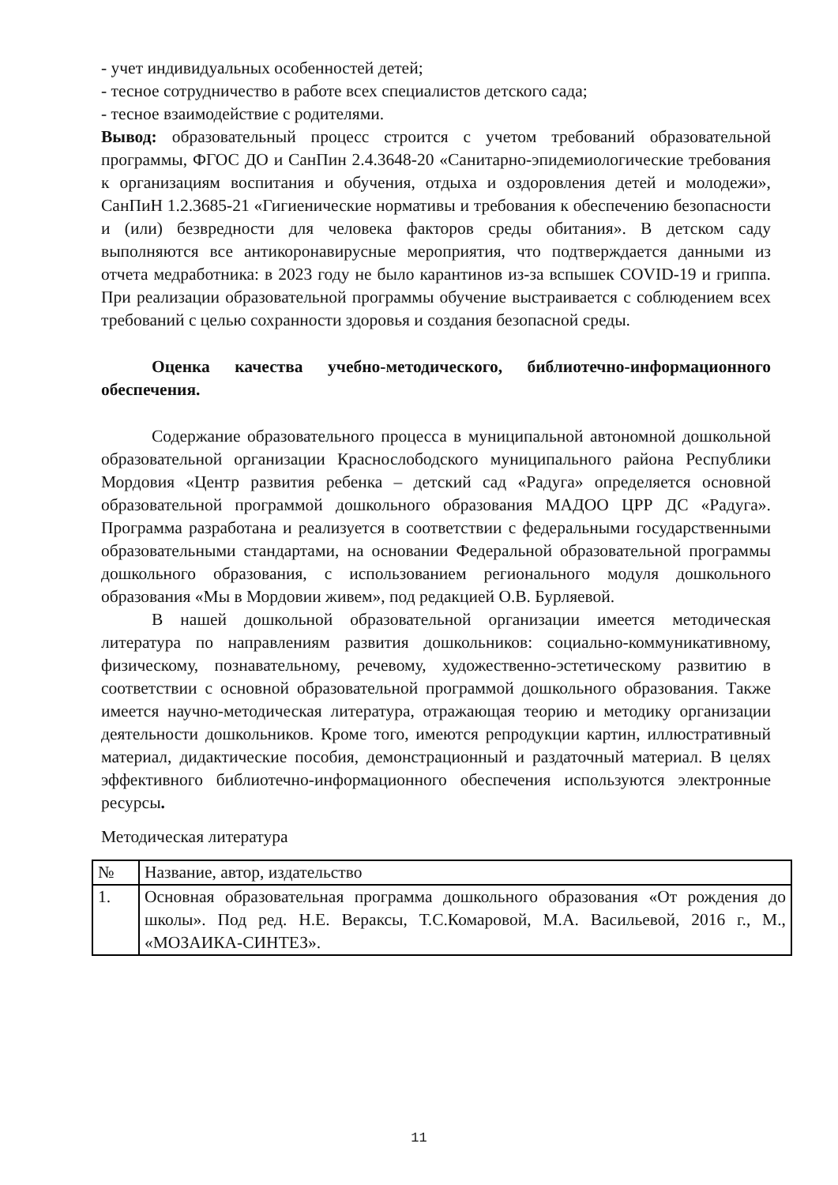- учет индивидуальных особенностей детей;
- тесное сотрудничество в работе всех специалистов детского сада;
- тесное взаимодействие с родителями.
Вывод: образовательный процесс строится с учетом требований образовательной программы, ФГОС ДО и СанПин 2.4.3648-20 «Санитарно-эпидемиологические требования к организациям воспитания и обучения, отдыха и оздоровления детей и молодежи», СанПиН 1.2.3685-21 «Гигиенические нормативы и требования к обеспечению безопасности и (или) безвредности для человека факторов среды обитания». В детском саду выполняются все антикоронавирусные мероприятия, что подтверждается данными из отчета медработника: в 2023 году не было карантинов из-за вспышек COVID-19 и гриппа. При реализации образовательной программы обучение выстраивается с соблюдением всех требований с целью сохранности здоровья и создания безопасной среды.
Оценка качества учебно-методического, библиотечно-информационного обеспечения.
Содержание образовательного процесса в муниципальной автономной дошкольной образовательной организации Краснослободского муниципального района Республики Мордовия «Центр развития ребенка – детский сад «Радуга» определяется основной образовательной программой дошкольного образования МАДОО ЦРР ДС «Радуга». Программа разработана и реализуется в соответствии с федеральными государственными образовательными стандартами, на основании Федеральной образовательной программы дошкольного образования, с использованием регионального модуля дошкольного образования «Мы в Мордовии живем», под редакцией О.В. Бурляевой.
В нашей дошкольной образовательной организации имеется методическая литература по направлениям развития дошкольников: социально-коммуникативному, физическому, познавательному, речевому, художественно-эстетическому развитию в соответствии с основной образовательной программой дошкольного образования. Также имеется научно-методическая литература, отражающая теорию и методику организации деятельности дошкольников. Кроме того, имеются репродукции картин, иллюстративный материал, дидактические пособия, демонстрационный и раздаточный материал. В целях эффективного библиотечно-информационного обеспечения используются электронные ресурсы.
Методическая литература
| № | Название, автор, издательство |
| 1. | Основная образовательная программа дошкольного образования «От рождения до школы». Под ред. Н.Е. Вераксы, Т.С.Комаровой, М.А. Васильевой, 2016 г., М., «МОЗАИКА-СИНТЕЗ». |
11